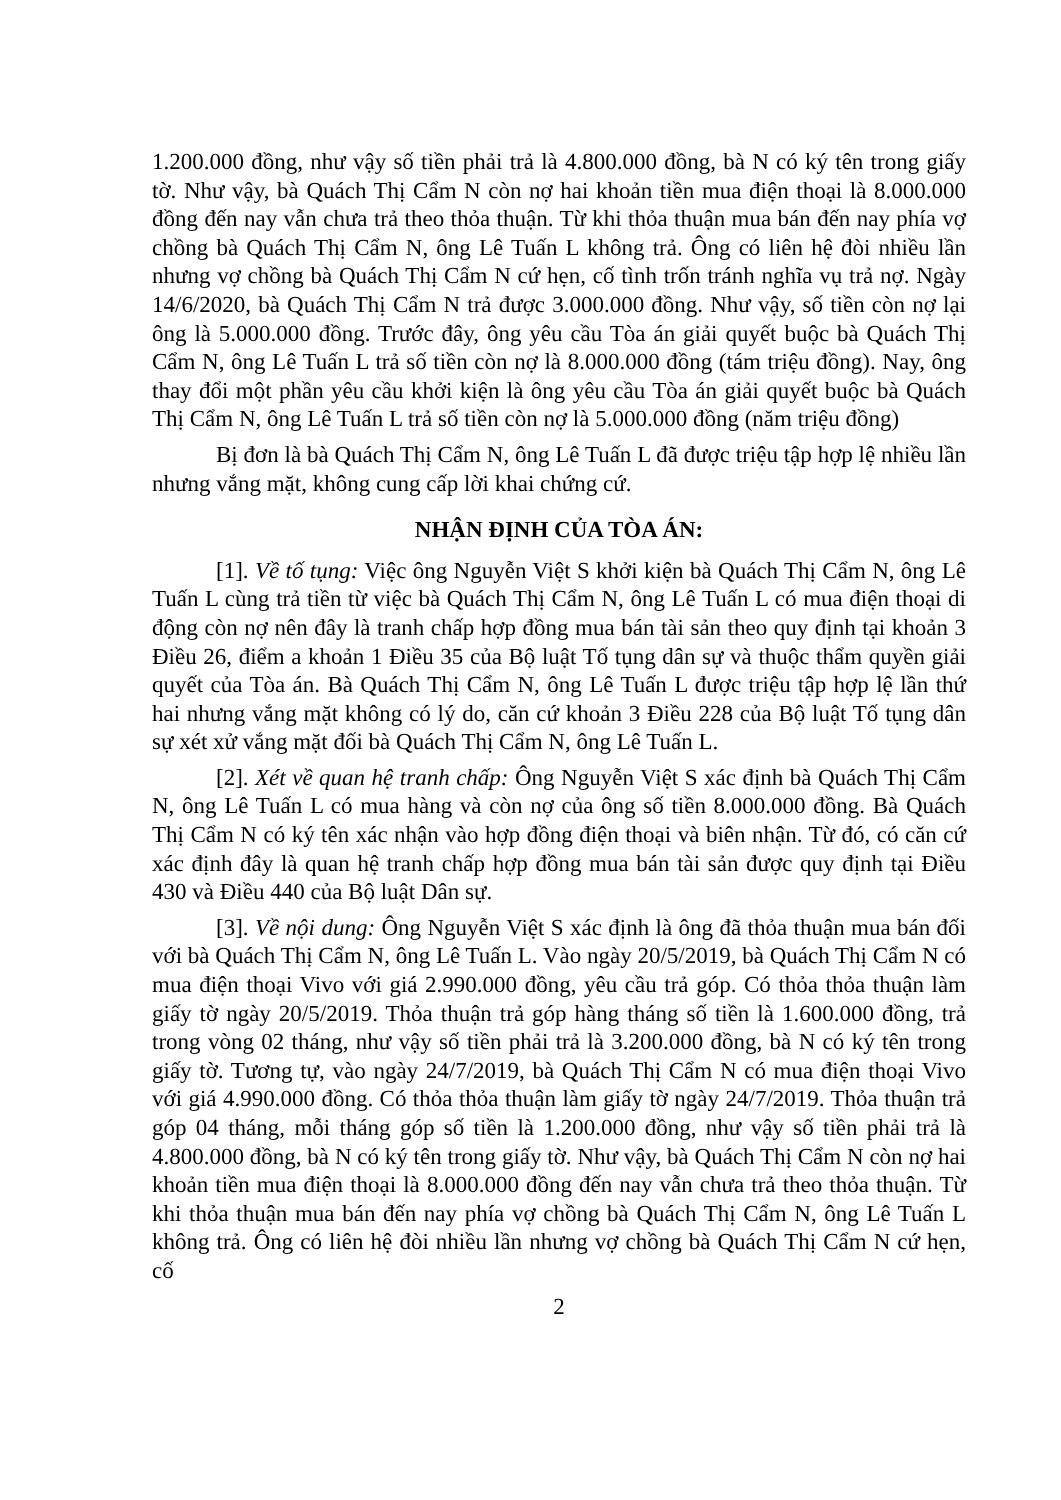1.200.000 đồng, như vậy số tiền phải trả là 4.800.000 đồng, bà N có ký tên trong giấy tờ. Như vậy, bà Quách Thị Cẩm N còn nợ hai khoản tiền mua điện thoại là 8.000.000 đồng đến nay vẫn chưa trả theo thỏa thuận. Từ khi thỏa thuận mua bán đến nay phía vợ chồng bà Quách Thị Cẩm N, ông Lê Tuấn L không trả. Ông có liên hệ đòi nhiều lần nhưng vợ chồng bà Quách Thị Cẩm N cứ hẹn, cố tình trốn tránh nghĩa vụ trả nợ. Ngày 14/6/2020, bà Quách Thị Cẩm N trả được 3.000.000 đồng. Như vậy, số tiền còn nợ lại ông là 5.000.000 đồng. Trước đây, ông yêu cầu Tòa án giải quyết buộc bà Quách Thị Cẩm N, ông Lê Tuấn L trả số tiền còn nợ là 8.000.000 đồng (tám triệu đồng). Nay, ông thay đổi một phần yêu cầu khởi kiện là ông yêu cầu Tòa án giải quyết buộc bà Quách Thị Cẩm N, ông Lê Tuấn L trả số tiền còn nợ là 5.000.000 đồng (năm triệu đồng)
Bị đơn là bà Quách Thị Cẩm N, ông Lê Tuấn L đã được triệu tập hợp lệ nhiều lần nhưng vắng mặt, không cung cấp lời khai chứng cứ.
NHẬN ĐỊNH CỦA TÒA ÁN:
[1]. Về tố tụng: Việc ông Nguyễn Việt S khởi kiện bà Quách Thị Cẩm N, ông Lê Tuấn L cùng trả tiền từ việc bà Quách Thị Cẩm N, ông Lê Tuấn L có mua điện thoại di động còn nợ nên đây là tranh chấp hợp đồng mua bán tài sản theo quy định tại khoản 3 Điều 26, điểm a khoản 1 Điều 35 của Bộ luật Tố tụng dân sự và thuộc thẩm quyền giải quyết của Tòa án. Bà Quách Thị Cẩm N, ông Lê Tuấn L được triệu tập hợp lệ lần thứ hai nhưng vắng mặt không có lý do, căn cứ khoản 3 Điều 228 của Bộ luật Tố tụng dân sự xét xử vắng mặt đối bà Quách Thị Cẩm N, ông Lê Tuấn L.
[2]. Xét về quan hệ tranh chấp: Ông Nguyễn Việt S xác định bà Quách Thị Cẩm N, ông Lê Tuấn L có mua hàng và còn nợ của ông số tiền 8.000.000 đồng. Bà Quách Thị Cẩm N có ký tên xác nhận vào hợp đồng điện thoại và biên nhận. Từ đó, có căn cứ xác định đây là quan hệ tranh chấp hợp đồng mua bán tài sản được quy định tại Điều 430 và Điều 440 của Bộ luật Dân sự.
[3]. Về nội dung: Ông Nguyễn Việt S xác định là ông đã thỏa thuận mua bán đối với bà Quách Thị Cẩm N, ông Lê Tuấn L. Vào ngày 20/5/2019, bà Quách Thị Cẩm N có mua điện thoại Vivo với giá 2.990.000 đồng, yêu cầu trả góp. Có thỏa thỏa thuận làm giấy tờ ngày 20/5/2019. Thỏa thuận trả góp hàng tháng số tiền là 1.600.000 đồng, trả trong vòng 02 tháng, như vậy số tiền phải trả là 3.200.000 đồng, bà N có ký tên trong giấy tờ. Tương tự, vào ngày 24/7/2019, bà Quách Thị Cẩm N có mua điện thoại Vivo với giá 4.990.000 đồng. Có thỏa thỏa thuận làm giấy tờ ngày 24/7/2019. Thỏa thuận trả góp 04 tháng, mỗi tháng góp số tiền là 1.200.000 đồng, như vậy số tiền phải trả là 4.800.000 đồng, bà N có ký tên trong giấy tờ. Như vậy, bà Quách Thị Cẩm N còn nợ hai khoản tiền mua điện thoại là 8.000.000 đồng đến nay vẫn chưa trả theo thỏa thuận. Từ khi thỏa thuận mua bán đến nay phía vợ chồng bà Quách Thị Cẩm N, ông Lê Tuấn L không trả. Ông có liên hệ đòi nhiều lần nhưng vợ chồng bà Quách Thị Cẩm N cứ hẹn, cố
2